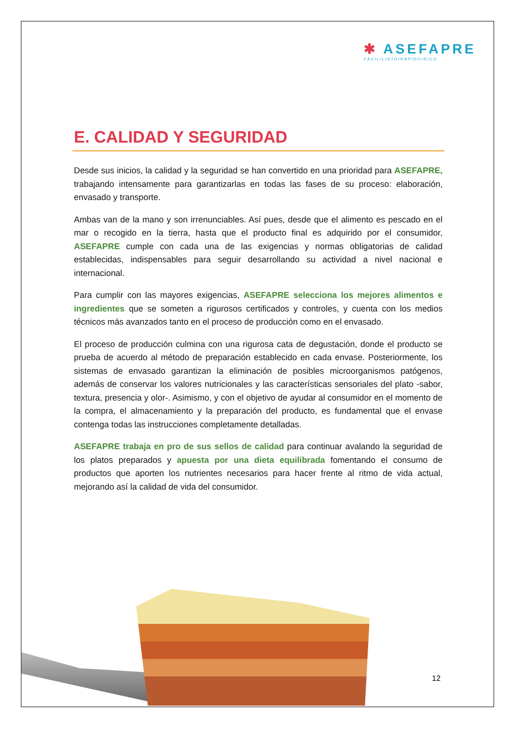✱ ASEFAPRE
FÁCIL•LISTO•RÁPIDO•RICO
E. CALIDAD Y SEGURIDAD
Desde sus inicios, la calidad y la seguridad se han convertido en una prioridad para ASEFAPRE, trabajando intensamente para garantizarlas en todas las fases de su proceso: elaboración, envasado y transporte.
Ambas van de la mano y son irrenunciables. Así pues, desde que el alimento es pescado en el mar o recogido en la tierra, hasta que el producto final es adquirido por el consumidor, ASEFAPRE cumple con cada una de las exigencias y normas obligatorias de calidad establecidas, indispensables para seguir desarrollando su actividad a nivel nacional e internacional.
Para cumplir con las mayores exigencias, ASEFAPRE selecciona los mejores alimentos e ingredientes que se someten a rigurosos certificados y controles, y cuenta con los medios técnicos más avanzados tanto en el proceso de producción como en el envasado.
El proceso de producción culmina con una rigurosa cata de degustación, donde el producto se prueba de acuerdo al método de preparación establecido en cada envase. Posteriormente, los sistemas de envasado garantizan la eliminación de posibles microorganismos patógenos, además de conservar los valores nutricionales y las características sensoriales del plato -sabor, textura, presencia y olor-. Asimismo, y con el objetivo de ayudar al consumidor en el momento de la compra, el almacenamiento y la preparación del producto, es fundamental que el envase contenga todas las instrucciones completamente detalladas.
ASEFAPRE trabaja en pro de sus sellos de calidad para continuar avalando la seguridad de los platos preparados y apuesta por una dieta equilibrada fomentando el consumo de productos que aporten los nutrientes necesarios para hacer frente al ritmo de vida actual, mejorando así la calidad de vida del consumidor.
12